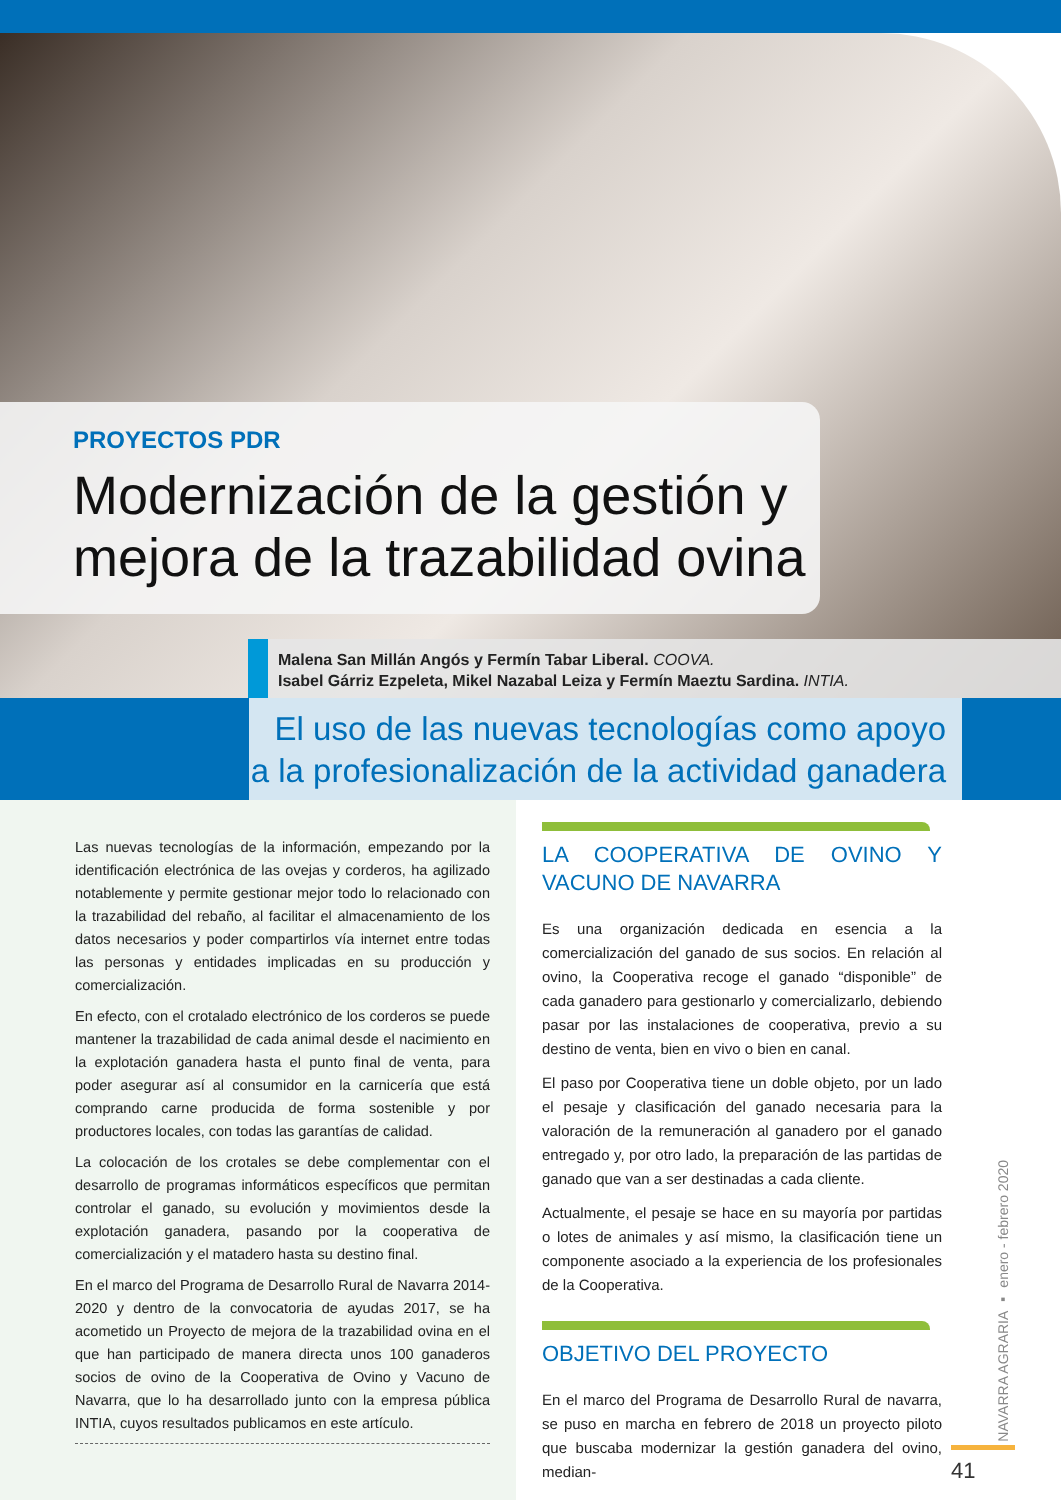PROYECTOS PDR
Modernización de la gestión y mejora de la trazabilidad ovina
Malena San Millán Angós y Fermín Tabar Liberal. COOVA.
Isabel Gárriz Ezpeleta, Mikel Nazabal Leiza y Fermín Maeztu Sardina. INTIA.
El uso de las nuevas tecnologías como apoyo a la profesionalización de la actividad ganadera
Las nuevas tecnologías de la información, empezando por la identificación electrónica de las ovejas y corderos, ha agilizado notablemente y permite gestionar mejor todo lo relacionado con la trazabilidad del rebaño, al facilitar el almacenamiento de los datos necesarios y poder compartirlos vía internet entre todas las personas y entidades implicadas en su producción y comercialización.
En efecto, con el crotalado electrónico de los corderos se puede mantener la trazabilidad de cada animal desde el nacimiento en la explotación ganadera hasta el punto final de venta, para poder asegurar así al consumidor en la carnicería que está comprando carne producida de forma sostenible y por productores locales, con todas las garantías de calidad.
La colocación de los crotales se debe complementar con el desarrollo de programas informáticos específicos que permitan controlar el ganado, su evolución y movimientos desde la explotación ganadera, pasando por la cooperativa de comercialización y el matadero hasta su destino final.
En el marco del Programa de Desarrollo Rural de Navarra 2014-2020 y dentro de la convocatoria de ayudas 2017, se ha acometido un Proyecto de mejora de la trazabilidad ovina en el que han participado de manera directa unos 100 ganaderos socios de ovino de la Cooperativa de Ovino y Vacuno de Navarra, que lo ha desarrollado junto con la empresa pública INTIA, cuyos resultados publicamos en este artículo.
LA COOPERATIVA DE OVINO Y VACUNO DE NAVARRA
Es una organización dedicada en esencia a la comercialización del ganado de sus socios. En relación al ovino, la Cooperativa recoge el ganado “disponible” de cada ganadero para gestionarlo y comercializarlo, debiendo pasar por las instalaciones de cooperativa, previo a su destino de venta, bien en vivo o bien en canal.
El paso por Cooperativa tiene un doble objeto, por un lado el pesaje y clasificación del ganado necesaria para la valoración de la remuneración al ganadero por el ganado entregado y, por otro lado, la preparación de las partidas de ganado que van a ser destinadas a cada cliente.
Actualmente, el pesaje se hace en su mayoría por partidas o lotes de animales y así mismo, la clasificación tiene un componente asociado a la experiencia de los profesionales de la Cooperativa.
OBJETIVO DEL PROYECTO
En el marco del Programa de Desarrollo Rural de navarra, se puso en marcha en febrero de 2018 un proyecto piloto que buscaba modernizar la gestión ganadera del ovino, median-
NAVARRA AGRARIA ▪ enero - febrero 2020
41